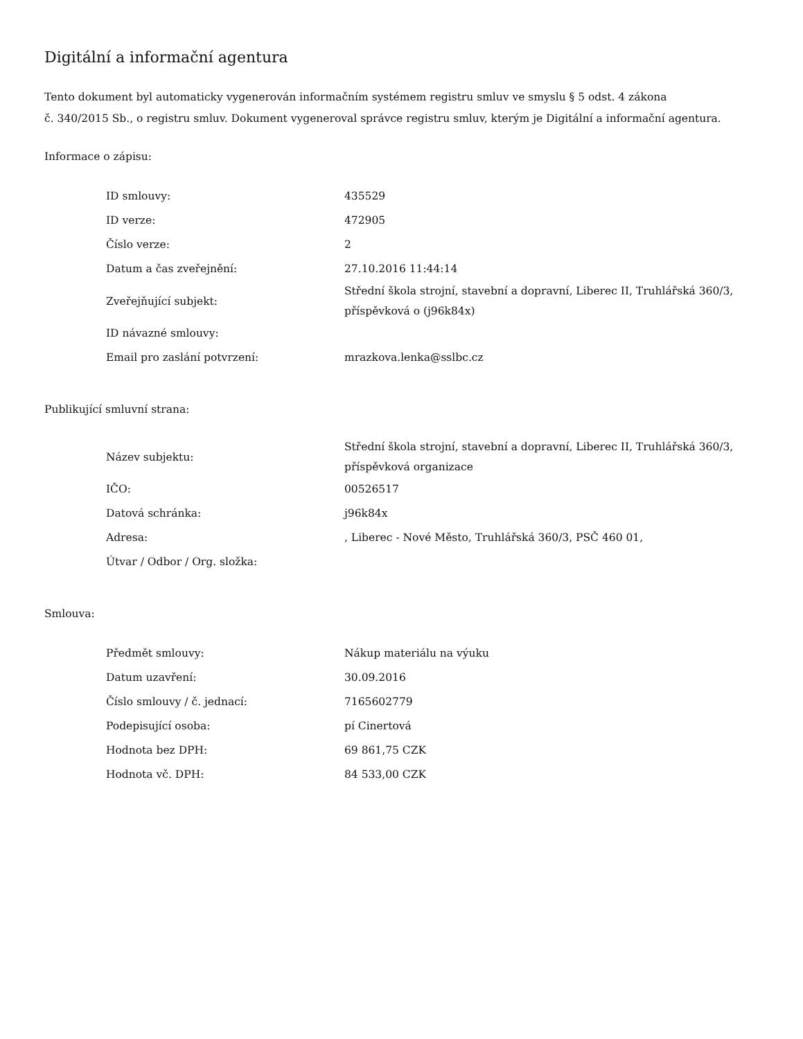Digitální a informační agentura
Tento dokument byl automaticky vygenerován informačním systémem registru smluv ve smyslu § 5 odst. 4 zákona
č. 340/2015 Sb., o registru smluv. Dokument vygeneroval správce registru smluv, kterým je Digitální a informační agentura.
Informace o zápisu:
| ID smlouvy: | 435529 |
| ID verze: | 472905 |
| Číslo verze: | 2 |
| Datum a čas zveřejnění: | 27.10.2016 11:44:14 |
| Zveřejňující subjekt: | Střední škola strojní, stavební a dopravní, Liberec II, Truhlářská 360/3, příspěvková o (j96k84x) |
| ID návazné smlouvy: | |
| Email pro zaslání potvrzení: | mrazkova.lenka@sslbc.cz |
Publikující smluvní strana:
| Název subjektu: | Střední škola strojní, stavební a dopravní, Liberec II, Truhlářská 360/3, příspěvková organizace |
| IČO: | 00526517 |
| Datová schránka: | j96k84x |
| Adresa: | , Liberec - Nové Město, Truhlářská 360/3, PSČ 460 01, |
| Útvar / Odbor / Org. složka: | |
Smlouva:
| Předmět smlouvy: | Nákup materiálu na výuku |
| Datum uzavření: | 30.09.2016 |
| Číslo smlouvy / č. jednací: | 7165602779 |
| Podepisující osoba: | pí Cinertová |
| Hodnota bez DPH: | 69 861,75 CZK |
| Hodnota vč. DPH: | 84 533,00 CZK |